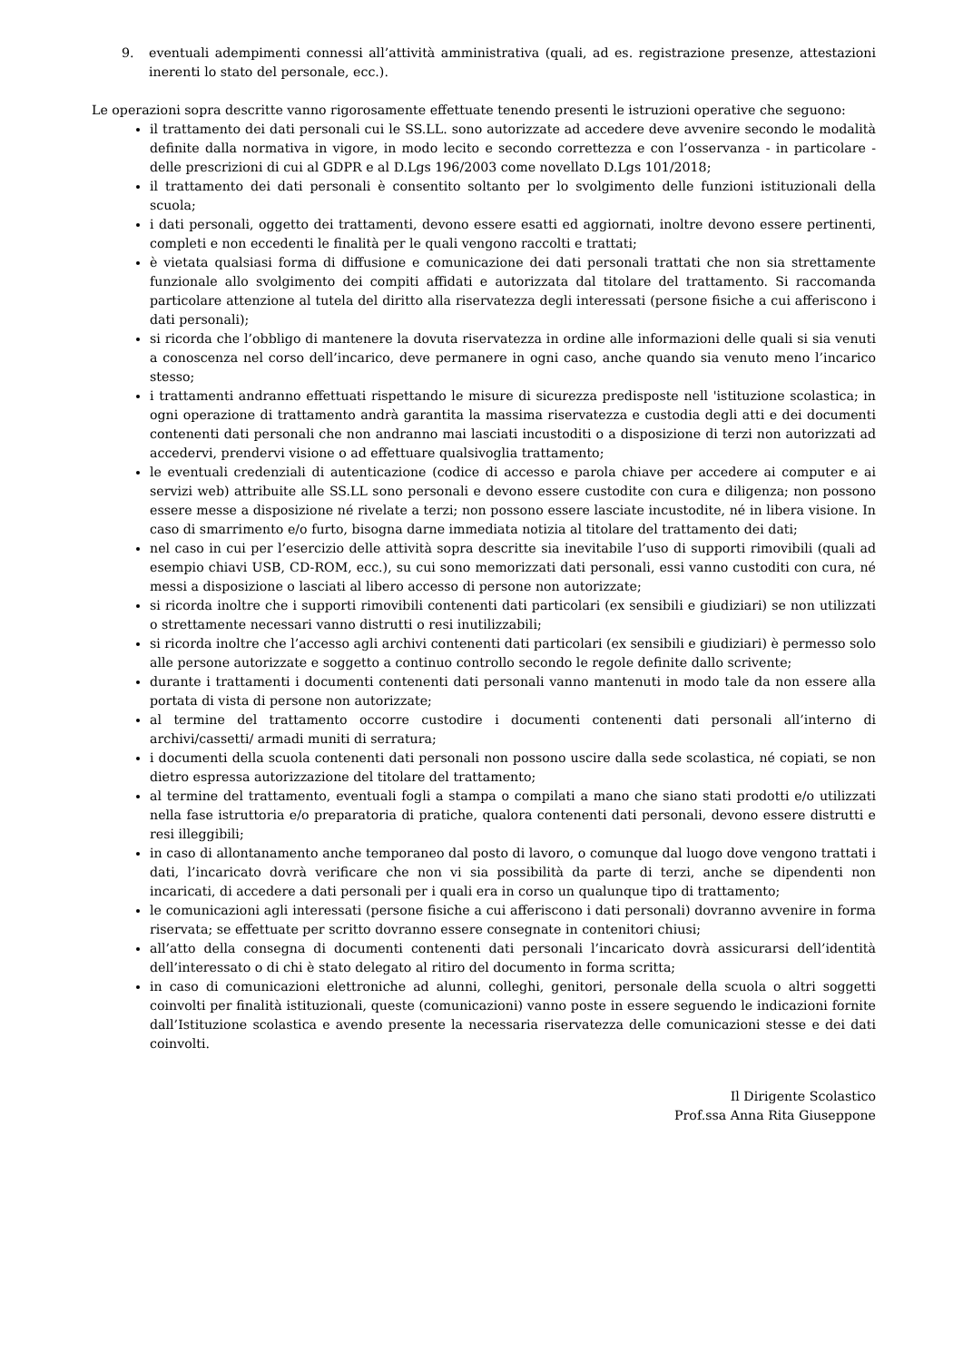9. eventuali adempimenti connessi all’attività amministrativa (quali, ad es. registrazione presenze, attestazioni inerenti lo stato del personale, ecc.).
Le operazioni sopra descritte vanno rigorosamente effettuate tenendo presenti le istruzioni operative che seguono:
il trattamento dei dati personali cui le SS.LL. sono autorizzate ad accedere deve avvenire secondo le modalità definite dalla normativa in vigore, in modo lecito e secondo correttezza e con l’osservanza - in particolare - delle prescrizioni di cui al GDPR e al D.Lgs 196/2003 come novellato D.Lgs 101/2018;
il trattamento dei dati personali è consentito soltanto per lo svolgimento delle funzioni istituzionali della scuola;
i dati personali, oggetto dei trattamenti, devono essere esatti ed aggiornati, inoltre devono essere pertinenti, completi e non eccedenti le finalità per le quali vengono raccolti e trattati;
è vietata qualsiasi forma di diffusione e comunicazione dei dati personali trattati che non sia strettamente funzionale allo svolgimento dei compiti affidati e autorizzata dal titolare del trattamento. Si raccomanda particolare attenzione al tutela del diritto alla riservatezza degli interessati (persone fisiche a cui afferiscono i dati personali);
si ricorda che l’obbligo di mantenere la dovuta riservatezza in ordine alle informazioni delle quali si sia venuti a conoscenza nel corso dell’incarico, deve permanere in ogni caso, anche quando sia venuto meno l’incarico stesso;
i trattamenti andranno effettuati rispettando le misure di sicurezza predisposte nell 'istituzione scolastica; in ogni operazione di trattamento andrà garantita la massima riservatezza e custodia degli atti e dei documenti contenenti dati personali che non andranno mai lasciati incustoditi o a disposizione di terzi non autorizzati ad accedervi, prendervi visione o ad effettuare qualsivoglia trattamento;
le eventuali credenziali di autenticazione (codice di accesso e parola chiave per accedere ai computer e ai servizi web) attribuite alle SS.LL sono personali e devono essere custodite con cura e diligenza; non possono essere messe a disposizione né rivelate a terzi; non possono essere lasciate incustodite, né in libera visione. In caso di smarrimento e/o furto, bisogna darne immediata notizia al titolare del trattamento dei dati;
nel caso in cui per l’esercizio delle attività sopra descritte sia inevitabile l’uso di supporti rimovibili (quali ad esempio chiavi USB, CD-ROM, ecc.), su cui sono memorizzati dati personali, essi vanno custoditi con cura, né messi a disposizione o lasciati al libero accesso di persone non autorizzate;
si ricorda inoltre che i supporti rimovibili contenenti dati particolari (ex sensibili e giudiziari) se non utilizzati o strettamente necessari vanno distrutti o resi inutilizzabili;
si ricorda inoltre che l’accesso agli archivi contenenti dati particolari (ex sensibili e giudiziari) è permesso solo alle persone autorizzate e soggetto a continuo controllo secondo le regole definite dallo scrivente;
durante i trattamenti i documenti contenenti dati personali vanno mantenuti in modo tale da non essere alla portata di vista di persone non autorizzate;
al termine del trattamento occorre custodire i documenti contenenti dati personali all’interno di archivi/cassetti/ armadi muniti di serratura;
i documenti della scuola contenenti dati personali non possono uscire dalla sede scolastica, né copiati, se non dietro espressa autorizzazione del titolare del trattamento;
al termine del trattamento, eventuali fogli a stampa o compilati a mano che siano stati prodotti e/o utilizzati nella fase istruttoria e/o preparatoria di pratiche, qualora contenenti dati personali, devono essere distrutti e resi illeggibili;
in caso di allontanamento anche temporaneo dal posto di lavoro, o comunque dal luogo dove vengono trattati i dati, l’incaricato dovrà verificare che non vi sia possibilità da parte di terzi, anche se dipendenti non incaricati, di accedere a dati personali per i quali era in corso un qualunque tipo di trattamento;
le comunicazioni agli interessati (persone fisiche a cui afferiscono i dati personali) dovranno avvenire in forma riservata; se effettuate per scritto dovranno essere consegnate in contenitori chiusi;
all’atto della consegna di documenti contenenti dati personali l’incaricato dovrà assicurarsi dell’identità dell’interessato o di chi è stato delegato al ritiro del documento in forma scritta;
in caso di comunicazioni elettroniche ad alunni, colleghi, genitori, personale della scuola o altri soggetti coinvolti per finalità istituzionali, queste (comunicazioni) vanno poste in essere seguendo le indicazioni fornite dall’Istituzione scolastica e avendo presente la necessaria riservatezza delle comunicazioni stesse e dei dati coinvolti.
Il Dirigente Scolastico
Prof.ssa Anna Rita Giuseppone